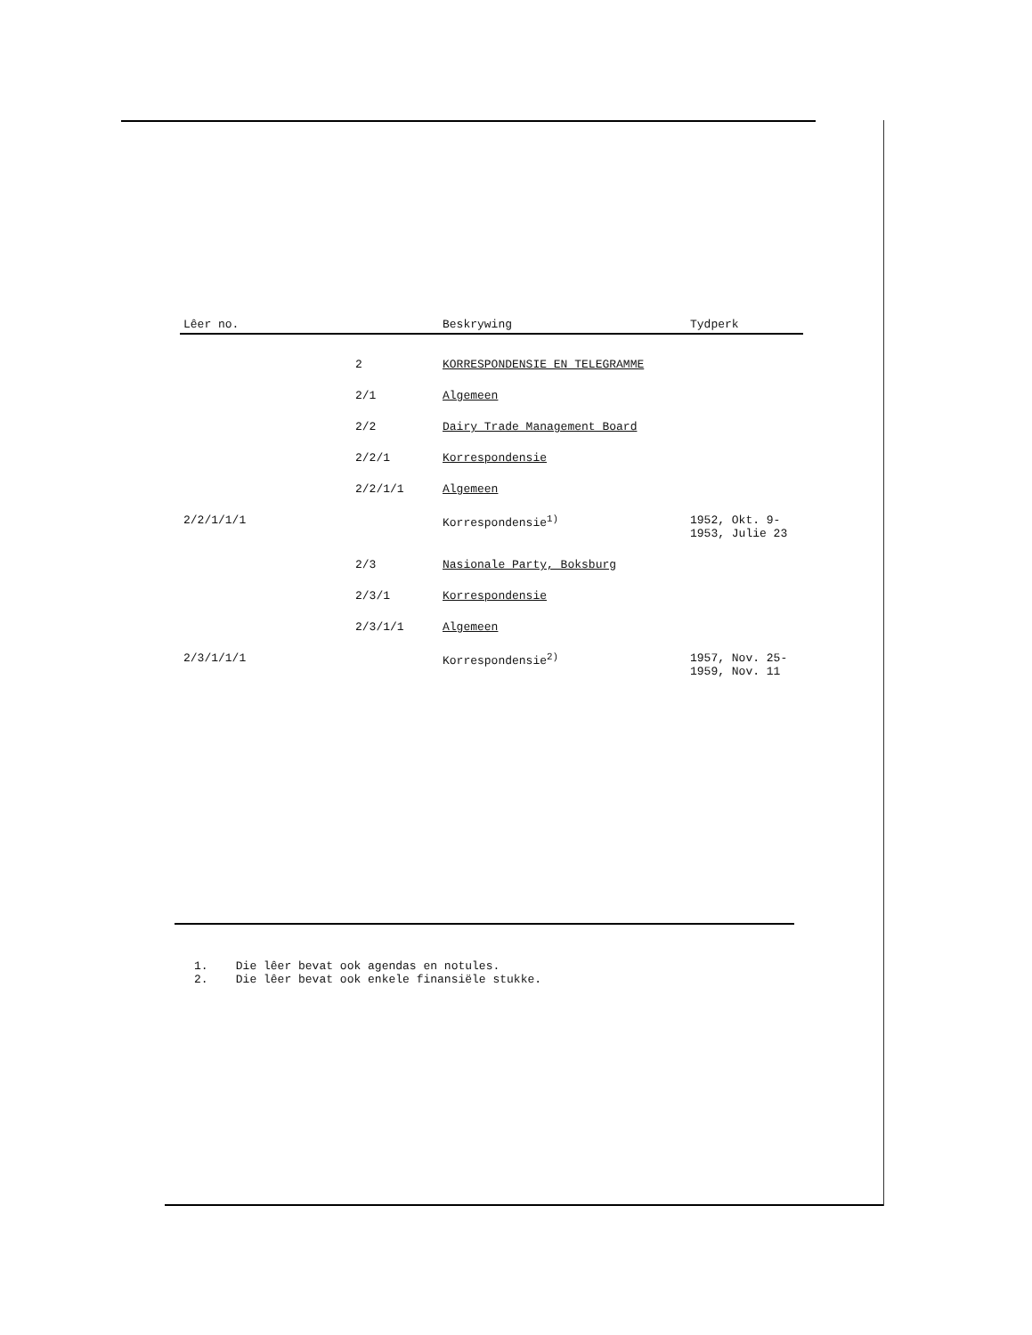| Lêer no. | | Beskrywing | Tydperk |
| --- | --- | --- | --- |
| | 2 | KORRESPONDENSIE EN TELEGRAMME | |
| | 2/1 | Algemeen | |
| | 2/2 | Dairy Trade Management Board | |
| | 2/2/1 | Korrespondensie | |
| | 2/2/1/1 | Algemeen | |
| 2/2/1/1/1 | | Korrespondensie<sup>1)</sup> | 1952, Okt. 9- 1953, Julie 23 |
| | 2/3 | Nasionale Party, Boksburg | |
| | 2/3/1 | Korrespondensie | |
| | 2/3/1/1 | Algemeen | |
| 2/3/1/1/1 | | Korrespondensie<sup>2)</sup> | 1957, Nov. 25- 1959, Nov. 11 |
1. Die lêer bevat ook agendas en notules.
2. Die lêer bevat ook enkele finansiële stukke.